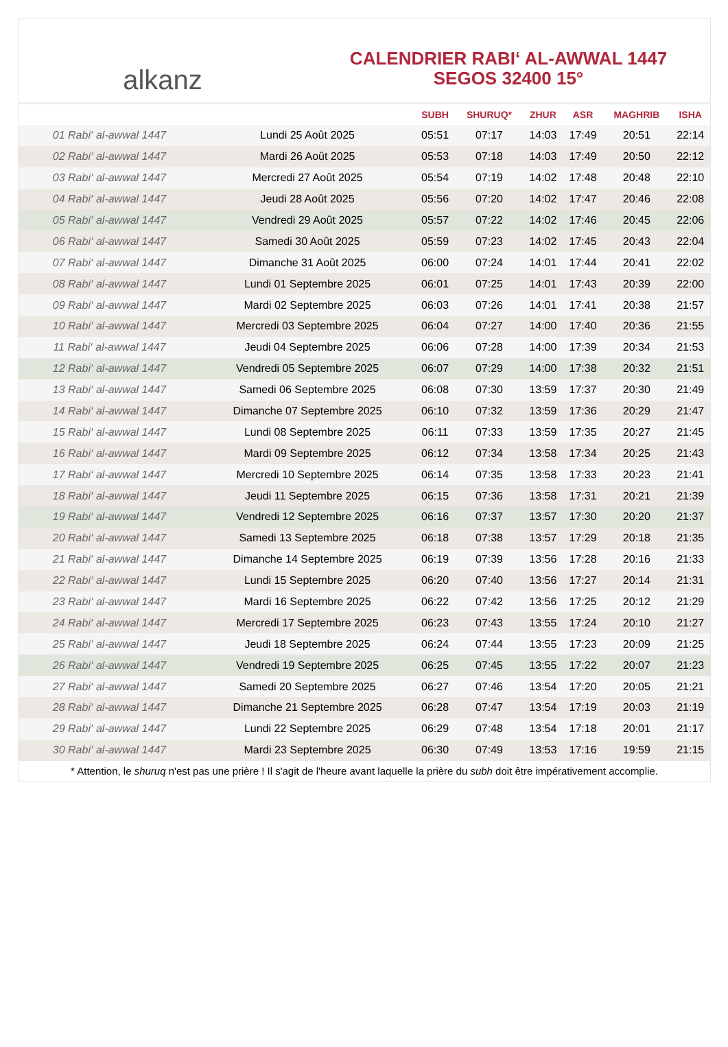alkanz
CALENDRIER RABI‘ AL-AWWAL 1447
SEGOS 32400 15°
| | | SUBH | SHURUQ* | ZHUR | ASR | MAGHRIB | ISHA |
| --- | --- | --- | --- | --- | --- | --- | --- |
| 01 Rabi‘ al-awwal 1447 | Lundi 25 Août 2025 | 05:51 | 07:17 | 14:03 | 17:49 | 20:51 | 22:14 |
| 02 Rabi‘ al-awwal 1447 | Mardi 26 Août 2025 | 05:53 | 07:18 | 14:03 | 17:49 | 20:50 | 22:12 |
| 03 Rabi‘ al-awwal 1447 | Mercredi 27 Août 2025 | 05:54 | 07:19 | 14:02 | 17:48 | 20:48 | 22:10 |
| 04 Rabi‘ al-awwal 1447 | Jeudi 28 Août 2025 | 05:56 | 07:20 | 14:02 | 17:47 | 20:46 | 22:08 |
| 05 Rabi‘ al-awwal 1447 | Vendredi 29 Août 2025 | 05:57 | 07:22 | 14:02 | 17:46 | 20:45 | 22:06 |
| 06 Rabi‘ al-awwal 1447 | Samedi 30 Août 2025 | 05:59 | 07:23 | 14:02 | 17:45 | 20:43 | 22:04 |
| 07 Rabi‘ al-awwal 1447 | Dimanche 31 Août 2025 | 06:00 | 07:24 | 14:01 | 17:44 | 20:41 | 22:02 |
| 08 Rabi‘ al-awwal 1447 | Lundi 01 Septembre 2025 | 06:01 | 07:25 | 14:01 | 17:43 | 20:39 | 22:00 |
| 09 Rabi‘ al-awwal 1447 | Mardi 02 Septembre 2025 | 06:03 | 07:26 | 14:01 | 17:41 | 20:38 | 21:57 |
| 10 Rabi‘ al-awwal 1447 | Mercredi 03 Septembre 2025 | 06:04 | 07:27 | 14:00 | 17:40 | 20:36 | 21:55 |
| 11 Rabi‘ al-awwal 1447 | Jeudi 04 Septembre 2025 | 06:06 | 07:28 | 14:00 | 17:39 | 20:34 | 21:53 |
| 12 Rabi‘ al-awwal 1447 | Vendredi 05 Septembre 2025 | 06:07 | 07:29 | 14:00 | 17:38 | 20:32 | 21:51 |
| 13 Rabi‘ al-awwal 1447 | Samedi 06 Septembre 2025 | 06:08 | 07:30 | 13:59 | 17:37 | 20:30 | 21:49 |
| 14 Rabi‘ al-awwal 1447 | Dimanche 07 Septembre 2025 | 06:10 | 07:32 | 13:59 | 17:36 | 20:29 | 21:47 |
| 15 Rabi‘ al-awwal 1447 | Lundi 08 Septembre 2025 | 06:11 | 07:33 | 13:59 | 17:35 | 20:27 | 21:45 |
| 16 Rabi‘ al-awwal 1447 | Mardi 09 Septembre 2025 | 06:12 | 07:34 | 13:58 | 17:34 | 20:25 | 21:43 |
| 17 Rabi‘ al-awwal 1447 | Mercredi 10 Septembre 2025 | 06:14 | 07:35 | 13:58 | 17:33 | 20:23 | 21:41 |
| 18 Rabi‘ al-awwal 1447 | Jeudi 11 Septembre 2025 | 06:15 | 07:36 | 13:58 | 17:31 | 20:21 | 21:39 |
| 19 Rabi‘ al-awwal 1447 | Vendredi 12 Septembre 2025 | 06:16 | 07:37 | 13:57 | 17:30 | 20:20 | 21:37 |
| 20 Rabi‘ al-awwal 1447 | Samedi 13 Septembre 2025 | 06:18 | 07:38 | 13:57 | 17:29 | 20:18 | 21:35 |
| 21 Rabi‘ al-awwal 1447 | Dimanche 14 Septembre 2025 | 06:19 | 07:39 | 13:56 | 17:28 | 20:16 | 21:33 |
| 22 Rabi‘ al-awwal 1447 | Lundi 15 Septembre 2025 | 06:20 | 07:40 | 13:56 | 17:27 | 20:14 | 21:31 |
| 23 Rabi‘ al-awwal 1447 | Mardi 16 Septembre 2025 | 06:22 | 07:42 | 13:56 | 17:25 | 20:12 | 21:29 |
| 24 Rabi‘ al-awwal 1447 | Mercredi 17 Septembre 2025 | 06:23 | 07:43 | 13:55 | 17:24 | 20:10 | 21:27 |
| 25 Rabi‘ al-awwal 1447 | Jeudi 18 Septembre 2025 | 06:24 | 07:44 | 13:55 | 17:23 | 20:09 | 21:25 |
| 26 Rabi‘ al-awwal 1447 | Vendredi 19 Septembre 2025 | 06:25 | 07:45 | 13:55 | 17:22 | 20:07 | 21:23 |
| 27 Rabi‘ al-awwal 1447 | Samedi 20 Septembre 2025 | 06:27 | 07:46 | 13:54 | 17:20 | 20:05 | 21:21 |
| 28 Rabi‘ al-awwal 1447 | Dimanche 21 Septembre 2025 | 06:28 | 07:47 | 13:54 | 17:19 | 20:03 | 21:19 |
| 29 Rabi‘ al-awwal 1447 | Lundi 22 Septembre 2025 | 06:29 | 07:48 | 13:54 | 17:18 | 20:01 | 21:17 |
| 30 Rabi‘ al-awwal 1447 | Mardi 23 Septembre 2025 | 06:30 | 07:49 | 13:53 | 17:16 | 19:59 | 21:15 |
* Attention, le shuruq n'est pas une prière ! Il s'agit de l'heure avant laquelle la prière du subh doit être impérativement accomplie.